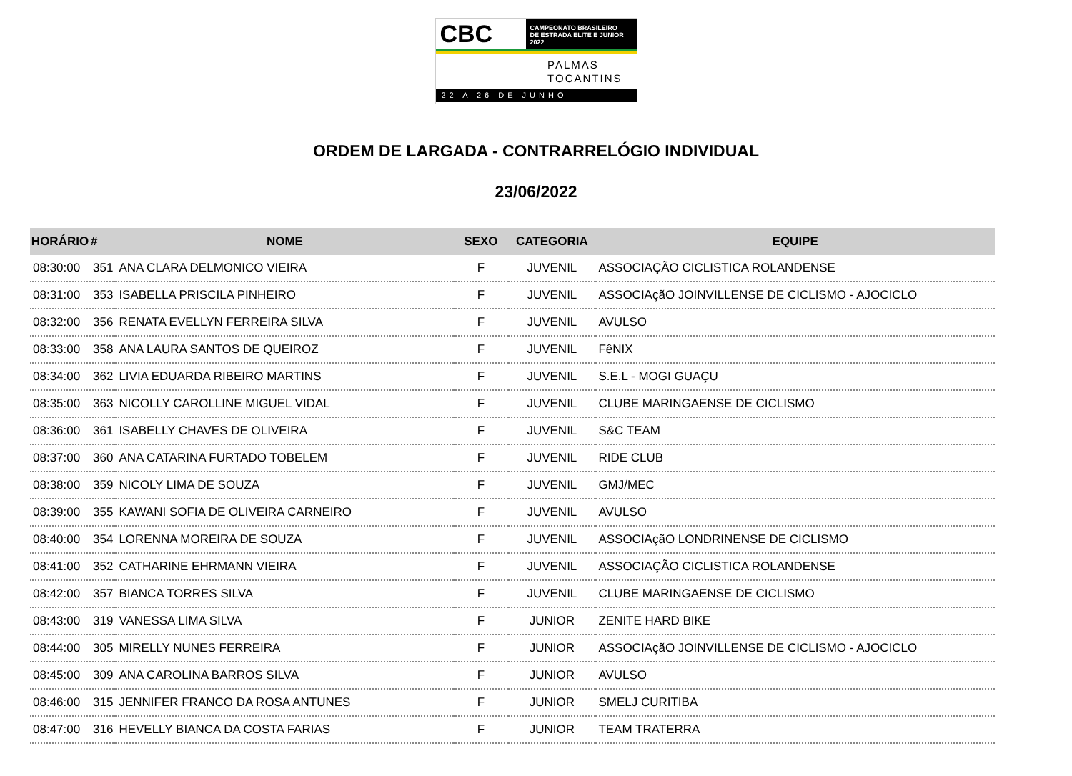CBC
CAMPEONATO BRASILEIRO
DE ESTRADA ELITE E JUNIOR 2022
PALMAS
TOCANTINS
22 A 26 DE JUNHO
ORDEM DE LARGADA - CONTRARRELÓGIO INDIVIDUAL
23/06/2022
| HORÁRIO | # | NOME | SEXO | CATEGORIA | EQUIPE |
| --- | --- | --- | --- | --- | --- |
| 08:30:00 | 351 | ANA CLARA DELMONICO VIEIRA | F | JUVENIL | ASSOCIAÇÃO CICLISTICA ROLANDENSE |
| 08:31:00 | 353 | ISABELLA PRISCILA PINHEIRO | F | JUVENIL | ASSOCIAçãO JOINVILLENSE DE CICLISMO - AJOCICLO |
| 08:32:00 | 356 | RENATA EVELLYN FERREIRA SILVA | F | JUVENIL | AVULSO |
| 08:33:00 | 358 | ANA LAURA SANTOS DE QUEIROZ | F | JUVENIL | FêNIX |
| 08:34:00 | 362 | LIVIA EDUARDA RIBEIRO MARTINS | F | JUVENIL | S.E.L - MOGI GUAÇU |
| 08:35:00 | 363 | NICOLLY CAROLLINE MIGUEL VIDAL | F | JUVENIL | CLUBE MARINGAENSE DE CICLISMO |
| 08:36:00 | 361 | ISABELLY CHAVES DE OLIVEIRA | F | JUVENIL | S&C TEAM |
| 08:37:00 | 360 | ANA CATARINA FURTADO TOBELEM | F | JUVENIL | RIDE CLUB |
| 08:38:00 | 359 | NICOLY LIMA DE SOUZA | F | JUVENIL | GMJ/MEC |
| 08:39:00 | 355 | KAWANI SOFIA DE OLIVEIRA CARNEIRO | F | JUVENIL | AVULSO |
| 08:40:00 | 354 | LORENNA MOREIRA DE SOUZA | F | JUVENIL | ASSOCIAçãO LONDRINENSE DE CICLISMO |
| 08:41:00 | 352 | CATHARINE EHRMANN VIEIRA | F | JUVENIL | ASSOCIAÇÃO CICLISTICA ROLANDENSE |
| 08:42:00 | 357 | BIANCA TORRES SILVA | F | JUVENIL | CLUBE MARINGAENSE DE CICLISMO |
| 08:43:00 | 319 | VANESSA LIMA SILVA | F | JUNIOR | ZENITE HARD BIKE |
| 08:44:00 | 305 | MIRELLY NUNES FERREIRA | F | JUNIOR | ASSOCIAçãO JOINVILLENSE DE CICLISMO - AJOCICLO |
| 08:45:00 | 309 | ANA CAROLINA BARROS SILVA | F | JUNIOR | AVULSO |
| 08:46:00 | 315 | JENNIFER FRANCO DA ROSA ANTUNES | F | JUNIOR | SMELJ CURITIBA |
| 08:47:00 | 316 | HEVELLY BIANCA DA COSTA FARIAS | F | JUNIOR | TEAM TRATERRA |